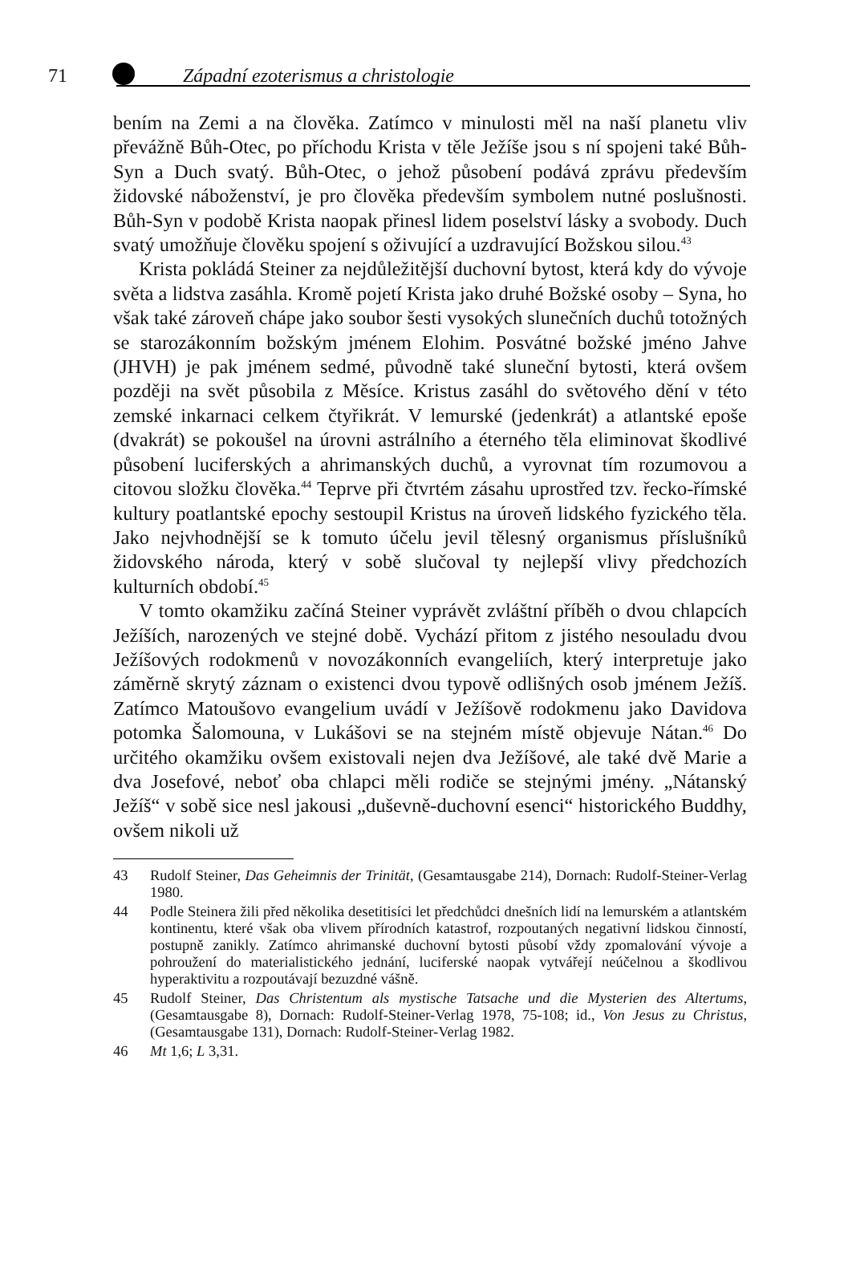71 Západní ezoterismus a christologie
bením na Zemi a na člověka. Zatímco v minulosti měl na naší planetu vliv převážně Bůh-Otec, po příchodu Krista v těle Ježíše jsou s ní spojeni také Bůh-Syn a Duch svatý. Bůh-Otec, o jehož působení podává zprávu především židovské náboženství, je pro člověka především symbolem nutné poslušnosti. Bůh-Syn v podobě Krista naopak přinesl lidem poselství lásky a svobody. Duch svatý umožňuje člověku spojení s oživující a uzdravující Božskou silou.<sup>43</sup>
Krista pokládá Steiner za nejdůležitější duchovní bytost, která kdy do vývoje světa a lidstva zasáhla. Kromě pojetí Krista jako druhé Božské osoby – Syna, ho však také zároveň chápe jako soubor šesti vysokých slunečních duchů totožných se starozákonním božským jménem Elohim. Posvátné božské jméno Jahve (JHVH) je pak jménem sedmé, původně také sluneční bytosti, která ovšem později na svět působila z Měsíce. Kristus zasáhl do světového dění v této zemské inkarnaci celkem čtyřikrát. V lemurské (jedenkrát) a atlantské epoše (dvakrát) se pokoušel na úrovni astrálního a éterného těla eliminovat škodlivé působení luciferských a ahrimanských duchů, a vyrovnat tím rozumovou a citovou složku člověka.<sup>44</sup> Teprve při čtvrtém zásahu uprostřed tzv. řecko-římské kultury poatlantské epochy sestoupil Kristus na úroveň lidského fyzického těla. Jako nejvhodnější se k tomuto účelu jevil tělesný organismus příslušníků židovského národa, který v sobě slučoval ty nejlepší vlivy předchozích kulturních období.<sup>45</sup>
V tomto okamžiku začíná Steiner vyprávět zvláštní příběh o dvou chlapcích Ježíších, narozených ve stejné době. Vychází přitom z jistého nesouladu dvou Ježíšových rodokmenů v novozákonních evangeliích, který interpretuje jako záměrně skrytý záznam o existenci dvou typově odlišných osob jménem Ježíš. Zatímco Matoušovo evangelium uvádí v Ježíšově rodokmenu jako Davidova potomka Šalomouna, v Lukášovi se na stejném místě objevuje Nátan.<sup>46</sup> Do určitého okamžiku ovšem existovali nejen dva Ježíšové, ale také dvě Marie a dva Josefové, neboť oba chlapci měli rodiče se stejnými jmény. „Nátanský Ježíš“ v sobě sice nesl jakousi „duševně-duchovní esenci“ historického Buddhy, ovšem nikoli už
43 Rudolf Steiner, Das Geheimnis der Trinität, (Gesamtausgabe 214), Dornach: Rudolf-Steiner-Verlag 1980.
44 Podle Steinera žili před několika desetitisíci let předchůdci dnešních lidí na lemurském a atlantském kontinentu, které však oba vlivem přírodních katastrof, rozpoutaných negativní lidskou činností, postupně zanikly. Zatímco ahrimanské duchovní bytosti působí vždy zpomalování vývoje a pohroužení do materialistického jednání, luciferské naopak vytvářejí neúčelnou a škodlivou hyperaktivitu a rozpoutávají bezuzdné vášně.
45 Rudolf Steiner, Das Christentum als mystische Tatsache und die Mysterien des Altertums, (Gesamtausgabe 8), Dornach: Rudolf-Steiner-Verlag 1978, 75-108; id., Von Jesus zu Christus, (Gesamtausgabe 131), Dornach: Rudolf-Steiner-Verlag 1982.
46 Mt 1,6; L 3,31.